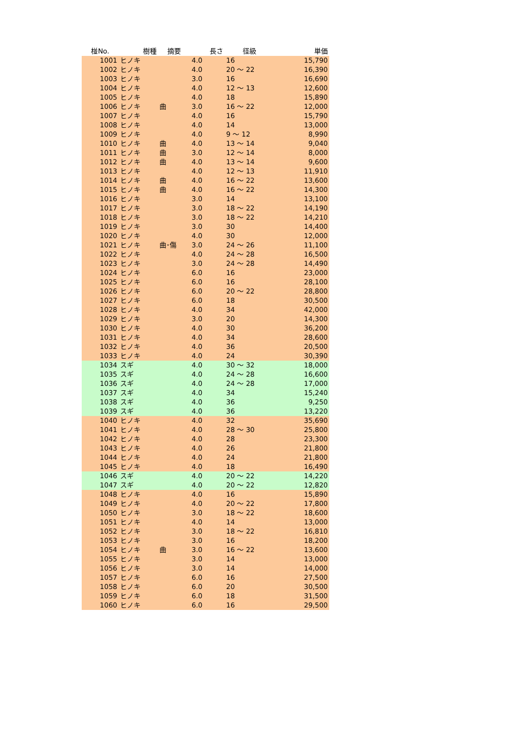| 椪No. | 樹種 | 摘要 | 長さ | 径級 | 単価 |
| --- | --- | --- | --- | --- | --- |
| 1001 | ヒノキ | | 4.0 | 16 | 15,790 |
| 1002 | ヒノキ | | 4.0 | 20 ～ 22 | 16,390 |
| 1003 | ヒノキ | | 3.0 | 16 | 16,690 |
| 1004 | ヒノキ | | 4.0 | 12 ～ 13 | 12,600 |
| 1005 | ヒノキ | | 4.0 | 18 | 15,890 |
| 1006 | ヒノキ | 曲 | 3.0 | 16 ～ 22 | 12,000 |
| 1007 | ヒノキ | | 4.0 | 16 | 15,790 |
| 1008 | ヒノキ | | 4.0 | 14 | 13,000 |
| 1009 | ヒノキ | | 4.0 | 9 ～ 12 | 8,990 |
| 1010 | ヒノキ | 曲 | 4.0 | 13 ～ 14 | 9,040 |
| 1011 | ヒノキ | 曲 | 3.0 | 12 ～ 14 | 8,000 |
| 1012 | ヒノキ | 曲 | 4.0 | 13 ～ 14 | 9,600 |
| 1013 | ヒノキ | | 4.0 | 12 ～ 13 | 11,910 |
| 1014 | ヒノキ | 曲 | 4.0 | 16 ～ 22 | 13,600 |
| 1015 | ヒノキ | 曲 | 4.0 | 16 ～ 22 | 14,300 |
| 1016 | ヒノキ | | 3.0 | 14 | 13,100 |
| 1017 | ヒノキ | | 3.0 | 18 ～ 22 | 14,190 |
| 1018 | ヒノキ | | 3.0 | 18 ～ 22 | 14,210 |
| 1019 | ヒノキ | | 3.0 | 30 | 14,400 |
| 1020 | ヒノキ | | 4.0 | 30 | 12,000 |
| 1021 | ヒノキ | 曲･傷 | 3.0 | 24 ～ 26 | 11,100 |
| 1022 | ヒノキ | | 4.0 | 24 ～ 28 | 16,500 |
| 1023 | ヒノキ | | 3.0 | 24 ～ 28 | 14,490 |
| 1024 | ヒノキ | | 6.0 | 16 | 23,000 |
| 1025 | ヒノキ | | 6.0 | 16 | 28,100 |
| 1026 | ヒノキ | | 6.0 | 20 ～ 22 | 28,800 |
| 1027 | ヒノキ | | 6.0 | 18 | 30,500 |
| 1028 | ヒノキ | | 4.0 | 34 | 42,000 |
| 1029 | ヒノキ | | 3.0 | 20 | 14,300 |
| 1030 | ヒノキ | | 4.0 | 30 | 36,200 |
| 1031 | ヒノキ | | 4.0 | 34 | 28,600 |
| 1032 | ヒノキ | | 4.0 | 36 | 20,500 |
| 1033 | ヒノキ | | 4.0 | 24 | 30,390 |
| 1034 | スギ | | 4.0 | 30 ～ 32 | 18,000 |
| 1035 | スギ | | 4.0 | 24 ～ 28 | 16,600 |
| 1036 | スギ | | 4.0 | 24 ～ 28 | 17,000 |
| 1037 | スギ | | 4.0 | 34 | 15,240 |
| 1038 | スギ | | 4.0 | 36 | 9,250 |
| 1039 | スギ | | 4.0 | 36 | 13,220 |
| 1040 | ヒノキ | | 4.0 | 32 | 35,690 |
| 1041 | ヒノキ | | 4.0 | 28 ～ 30 | 25,800 |
| 1042 | ヒノキ | | 4.0 | 28 | 23,300 |
| 1043 | ヒノキ | | 4.0 | 26 | 21,800 |
| 1044 | ヒノキ | | 4.0 | 24 | 21,800 |
| 1045 | ヒノキ | | 4.0 | 18 | 16,490 |
| 1046 | スギ | | 4.0 | 20 ～ 22 | 14,220 |
| 1047 | スギ | | 4.0 | 20 ～ 22 | 12,820 |
| 1048 | ヒノキ | | 4.0 | 16 | 15,890 |
| 1049 | ヒノキ | | 4.0 | 20 ～ 22 | 17,800 |
| 1050 | ヒノキ | | 3.0 | 18 ～ 22 | 18,600 |
| 1051 | ヒノキ | | 4.0 | 14 | 13,000 |
| 1052 | ヒノキ | | 3.0 | 18 ～ 22 | 16,810 |
| 1053 | ヒノキ | | 3.0 | 16 | 18,200 |
| 1054 | ヒノキ | 曲 | 3.0 | 16 ～ 22 | 13,600 |
| 1055 | ヒノキ | | 3.0 | 14 | 13,000 |
| 1056 | ヒノキ | | 3.0 | 14 | 14,000 |
| 1057 | ヒノキ | | 6.0 | 16 | 27,500 |
| 1058 | ヒノキ | | 6.0 | 20 | 30,500 |
| 1059 | ヒノキ | | 6.0 | 18 | 31,500 |
| 1060 | ヒノキ | | 6.0 | 16 | 29,500 |